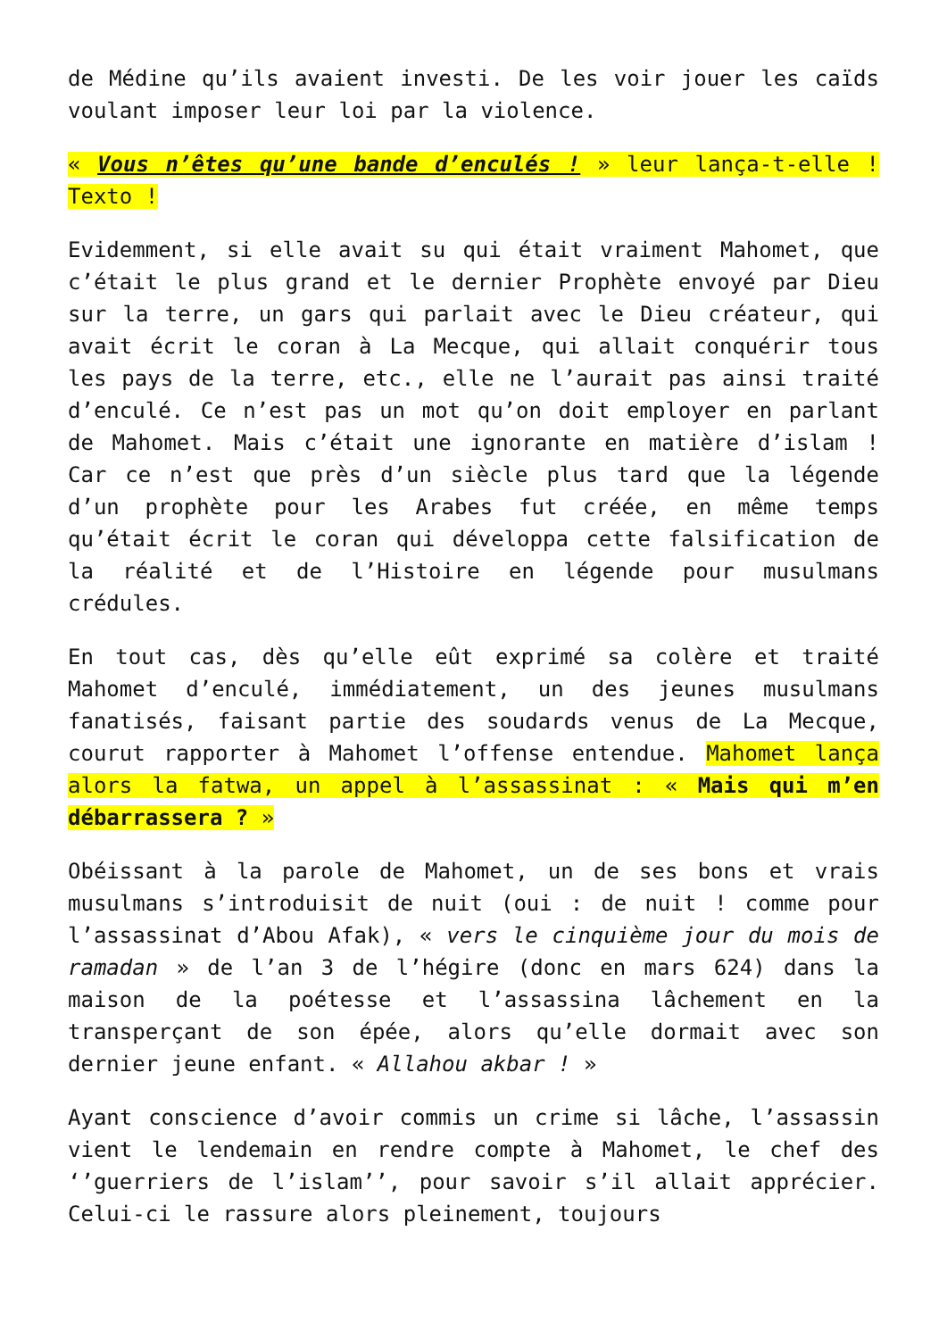de Médine qu’ils avaient investi. De les voir jouer les caïds voulant imposer leur loi par la violence.
« Vous n’êtes qu’une bande d’enculés ! » leur lança-t-elle ! Texto !
Evidemment, si elle avait su qui était vraiment Mahomet, que c’était le plus grand et le dernier Prophète envoyé par Dieu sur la terre, un gars qui parlait avec le Dieu créateur, qui avait écrit le coran à La Mecque, qui allait conquérir tous les pays de la terre, etc., elle ne l’aurait pas ainsi traité d’enculé. Ce n’est pas un mot qu’on doit employer en parlant de Mahomet. Mais c’était une ignorante en matière d’islam ! Car ce n’est que près d’un siècle plus tard que la légende d’un prophète pour les Arabes fut créée, en même temps qu’était écrit le coran qui développa cette falsification de la réalité et de l’Histoire en légende pour musulmans crédules.
En tout cas, dès qu’elle eût exprimé sa colère et traité Mahomet d’enculé, immédiatement, un des jeunes musulmans fanatisés, faisant partie des soudards venus de La Mecque, courut rapporter à Mahomet l’offense entendue. Mahomet lança alors la fatwa, un appel à l’assassinat : « Mais qui m’en débarrassera ? »
Obéissant à la parole de Mahomet, un de ses bons et vrais musulmans s’introduisit de nuit (oui : de nuit ! comme pour l’assassinat d’Abou Afak), « vers le cinquième jour du mois de ramadan » de l’an 3 de l’hégire (donc en mars 624) dans la maison de la poétesse et l’assassina lâchement en la transperçant de son épée, alors qu’elle dormait avec son dernier jeune enfant. « Allahou akbar ! »
Ayant conscience d’avoir commis un crime si lâche, l’assassin vient le lendemain en rendre compte à Mahomet, le chef des ‘’guerriers de l’islam’’, pour savoir s’il allait apprécier. Celui-ci le rassure alors pleinement, toujours